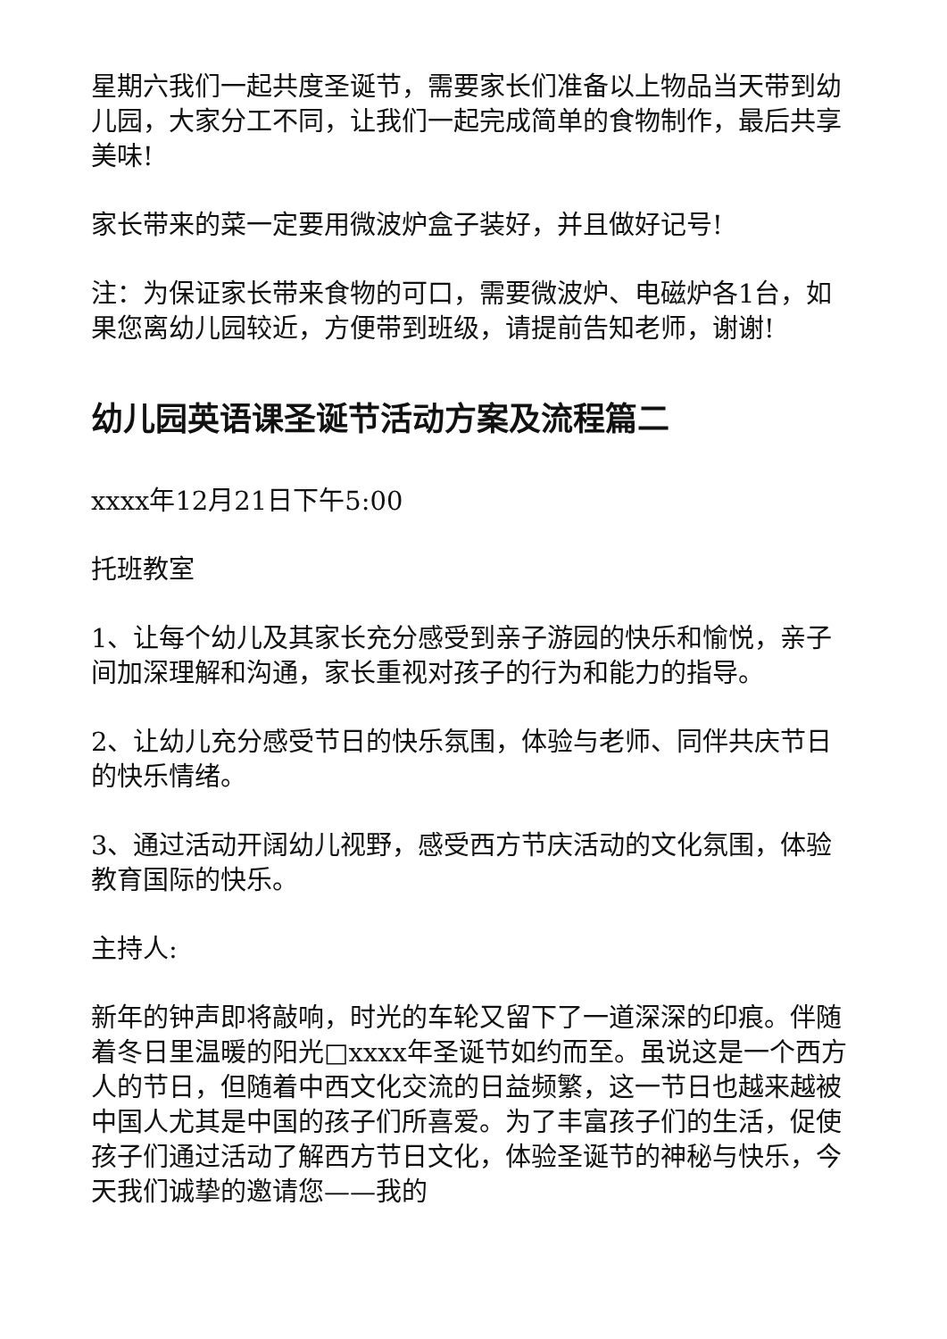星期六我们一起共度圣诞节，需要家长们准备以上物品当天带到幼儿园，大家分工不同，让我们一起完成简单的食物制作，最后共享美味!
家长带来的菜一定要用微波炉盒子装好，并且做好记号!
注：为保证家长带来食物的可口，需要微波炉、电磁炉各1台，如果您离幼儿园较近，方便带到班级，请提前告知老师，谢谢!
幼儿园英语课圣诞节活动方案及流程篇二
xxxx年12月21日下午5:00
托班教室
1、让每个幼儿及其家长充分感受到亲子游园的快乐和愉悦，亲子间加深理解和沟通，家长重视对孩子的行为和能力的指导。
2、让幼儿充分感受节日的快乐氛围，体验与老师、同伴共庆节日的快乐情绪。
3、通过活动开阔幼儿视野，感受西方节庆活动的文化氛围，体验教育国际的快乐。
主持人:
新年的钟声即将敲响，时光的车轮又留下了一道深深的印痕。伴随着冬日里温暖的阳光□xxxx年圣诞节如约而至。虽说这是一个西方人的节日，但随着中西文化交流的日益频繁，这一节日也越来越被中国人尤其是中国的孩子们所喜爱。为了丰富孩子们的生活，促使孩子们通过活动了解西方节日文化，体验圣诞节的神秘与快乐，今天我们诚挚的邀请您——我的